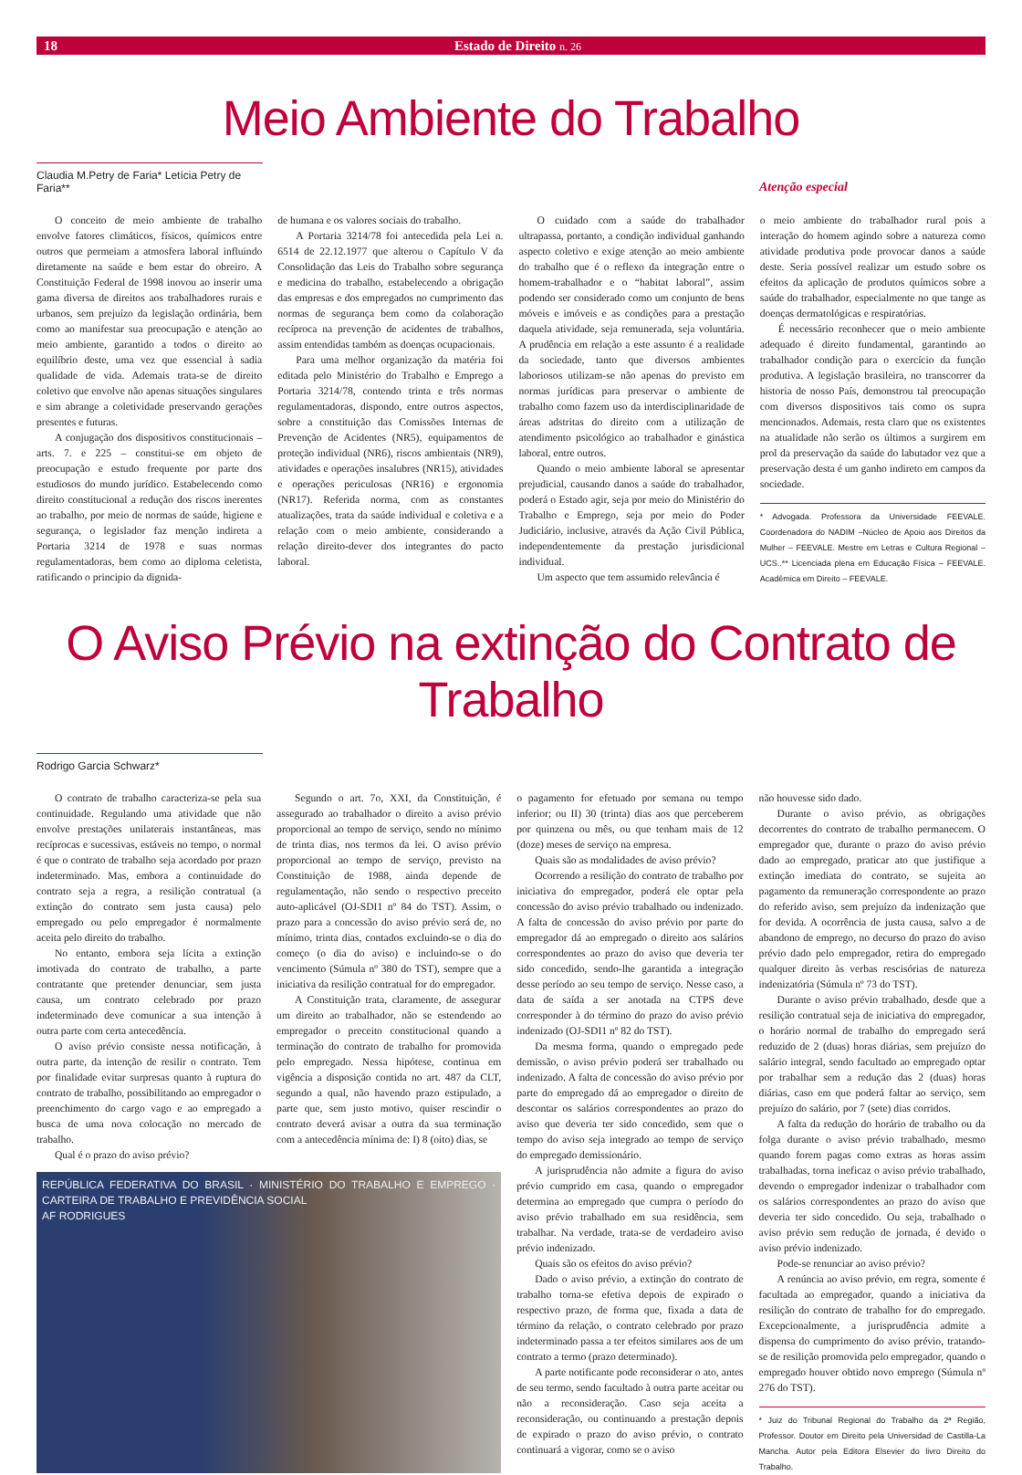18 Estado de Direito n. 26
Meio Ambiente do Trabalho
Claudia M.Petry de Faria* Letícia Petry de Faria**
Atenção especial
O conceito de meio ambiente de trabalho envolve fatores climáticos, físicos, químicos entre outros que permeiam a atmosfera laboral influindo diretamente na saúde e bem estar do obreiro. A Constituição Federal de 1998 inovou ao inserir uma gama diversa de direitos aos trabalhadores rurais e urbanos, sem prejuízo da legislação ordinária, bem como ao manifestar sua preocupação e atenção ao meio ambiente, garantido a todos o direito ao equilíbrio deste, uma vez que essencial à sadia qualidade de vida. Ademais trata-se de direito coletivo que envolve não apenas situações singulares e sim abrange a coletividade preservando gerações presentes e futuras.
A conjugação dos dispositivos constitucionais – arts. 7. e 225 – constitui-se em objeto de preocupação e estudo frequente por parte dos estudiosos do mundo jurídico. Estabelecendo como direito constitucional a redução dos riscos inerentes ao trabalho, por meio de normas de saúde, higiene e segurança, o legislador faz menção indireta a Portaria 3214 de 1978 e suas normas regulamentadoras, bem como ao diploma celetista, ratificando o principio da dignida-
de humana e os valores sociais do trabalho.
A Portaria 3214/78 foi antecedida pela Lei n. 6514 de 22.12.1977 que alterou o Capítulo V da Consolidação das Leis do Trabalho sobre segurança e medicina do trabalho, estabelecendo a obrigação das empresas e dos empregados no cumprimento das normas de segurança bem como da colaboração recíproca na prevenção de acidentes de trabalhos, assim entendidas também as doenças ocupacionais.
Para uma melhor organização da matéria foi editada pelo Ministério do Trabalho e Emprego a Portaria 3214/78, contendo trinta e três normas regulamentadoras, dispondo, entre outros aspectos, sobre a constituição das Comissões Internas de Prevenção de Acidentes (NR5), equipamentos de proteção individual (NR6), riscos ambientais (NR9), atividades e operações insalubres (NR15), atividades e operações periculosas (NR16) e ergonomia (NR17). Referida norma, com as constantes atualizações, trata da saúde individual e coletiva e a relação com o meio ambiente, considerando a relação direito-dever dos integrantes do pacto laboral.
O cuidado com a saúde do trabalhador ultrapassa, portanto, a condição individual ganhando aspecto coletivo e exige atenção ao meio ambiente do trabalho que é o reflexo da integração entre o homem-trabalhador e o “habitat laboral”, assim podendo ser considerado como um conjunto de bens móveis e imóveis e as condições para a prestação daquela atividade, seja remunerada, seja voluntária. A prudência em relação a este assunto é a realidade da sociedade, tanto que diversos ambientes laboriosos utilizam-se não apenas do previsto em normas jurídicas para preservar o ambiente de trabalho como fazem uso da interdisciplinaridade de áreas adstritas do direito com a utilização de atendimento psicológico ao trabalhador e ginástica laboral, entre outros.
Quando o meio ambiente laboral se apresentar prejudicial, causando danos a saúde do trabalhador, poderá o Estado agir, seja por meio do Ministério do Trabalho e Emprego, seja por meio do Poder Judiciário, inclusive, através da Ação Civil Pública, independentemente da prestação jurisdicional individual.
Um aspecto que tem assumido relevância é
o meio ambiente do trabalhador rural pois a interação do homem agindo sobre a natureza como atividade produtiva pode provocar danos a saúde deste. Seria possível realizar um estudo sobre os efeitos da aplicação de produtos químicos sobre a saúde do trabalhador, especialmente no que tange as doenças dermatológicas e respiratórias.
É necessário reconhecer que o meio ambiente adequado é direito fundamental, garantindo ao trabalhador condição para o exercício da função produtiva. A legislação brasileira, no transcorrer da historia de nosso País, demonstrou tal preocupação com diversos dispositivos tais como os supra mencionados. Ademais, resta claro que os existentes na atualidade não serão os últimos a surgirem em prol da preservação da saúde do labutador vez que a preservação desta é um ganho indireto em campos da sociedade.
* Advogada. Professora da Universidade FEEVALE. Coordenadora do NADIM –Núcleo de Apoio aos Direitos da Mulher – FEEVALE. Mestre em Letras e Cultura Regional – UCS..** Licenciada plena em Educação Física – FEEVALE. Acadêmica em Direito – FEEVALE.
O Aviso Prévio na extinção do Contrato de Trabalho
Rodrigo Garcia Schwarz*
O contrato de trabalho caracteriza-se pela sua continuidade. Regulando uma atividade que não envolve prestações unilaterais instantâneas, mas recíprocas e sucessivas, estáveis no tempo, o normal é que o contrato de trabalho seja acordado por prazo indeterminado. Mas, embora a continuidade do contrato seja a regra, a resilição contratual (a extinção do contrato sem justa causa) pelo empregado ou pelo empregador é normalmente aceita pelo direito do trabalho.
No entanto, embora seja lícita a extinção imotivada do contrato de trabalho, a parte contratante que pretender denunciar, sem justa causa, um contrato celebrado por prazo indeterminado deve comunicar a sua intenção à outra parte com certa antecedência.
O aviso prévio consiste nessa notificação, à outra parte, da intenção de resilir o contrato. Tem por finalidade evitar surpresas quanto à ruptura do contrato de trabalho, possibilitando ao empregador o preenchimento do cargo vago e ao empregado a busca de uma nova colocação no mercado de trabalho.
Qual é o prazo do aviso prévio?
Segundo o art. 7o, XXI, da Constituição, é assegurado ao trabalhador o direito a aviso prévio proporcional ao tempo de serviço, sendo no mínimo de trinta dias, nos termos da lei. O aviso prévio proporcional ao tempo de serviço, previsto na Constituição de 1988, ainda depende de regulamentação, não sendo o respectivo preceito auto-aplicável (OJ-SDI1 nº 84 do TST). Assim, o prazo para a concessão do aviso prévio será de, no mínimo, trinta dias, contados excluindo-se o dia do começo (o dia do aviso) e incluindo-se o do vencimento (Súmula nº 380 do TST), sempre que a iniciativa da resilição contratual for do empregador.
A Constituição trata, claramente, de assegurar um direito ao trabalhador, não se estendendo ao empregador o preceito constitucional quando a terminação do contrato de trabalho for promovida pelo empregado. Nessa hipótese, continua em vigência a disposição contida no art. 487 da CLT, segundo a qual, não havendo prazo estipulado, a parte que, sem justo motivo, quiser rescindir o contrato deverá avisar a outra da sua terminação com a antecedência mínima de: I) 8 (oito) dias, se
REPÚBLICA FEDERATIVA DO BRASIL · MINISTÉRIO DO TRABALHO E EMPREGO · CARTEIRA DE TRABALHO E PREVIDÊNCIA SOCIAL
AF RODRIGUES
o pagamento for efetuado por semana ou tempo inferior; ou II) 30 (trinta) dias aos que perceberem por quinzena ou mês, ou que tenham mais de 12 (doze) meses de serviço na empresa.
Quais são as modalidades de aviso prévio?
Ocorrendo a resilição do contrato de trabalho por iniciativa do empregador, poderá ele optar pela concessão do aviso prévio trabalhado ou indenizado. A falta de concessão do aviso prévio por parte do empregador dá ao empregado o direito aos salários correspondentes ao prazo do aviso que deveria ter sido concedido, sendo-lhe garantida a integração desse período ao seu tempo de serviço. Nesse caso, a data de saída a ser anotada na CTPS deve corresponder à do término do prazo do aviso prévio indenizado (OJ-SDI1 nº 82 do TST).
Da mesma forma, quando o empregado pede demissão, o aviso prévio poderá ser trabalhado ou indenizado. A falta de concessão do aviso prévio por parte do empregado dá ao empregador o direito de descontar os salários correspondentes ao prazo do aviso que deveria ter sido concedido, sem que o tempo do aviso seja integrado ao tempo de serviço do empregado demissionário.
A jurisprudência não admite a figura do aviso prévio cumprido em casa, quando o empregador determina ao empregado que cumpra o período do aviso prévio trabalhado em sua residência, sem trabalhar. Na verdade, trata-se de verdadeiro aviso prévio indenizado.
Quais são os efeitos do aviso prévio?
Dado o aviso prévio, a extinção do contrato de trabalho torna-se efetiva depois de expirado o respectivo prazo, de forma que, fixada a data de término da relação, o contrato celebrado por prazo indeterminado passa a ter efeitos similares aos de um contrato a termo (prazo determinado).
A parte notificante pode reconsiderar o ato, antes de seu termo, sendo facultado à outra parte aceitar ou não a reconsideração. Caso seja aceita a reconsideração, ou continuando a prestação depois de expirado o prazo do aviso prévio, o contrato continuará a vigorar, como se o aviso
não houvesse sido dado.
Durante o aviso prévio, as obrigações decorrentes do contrato de trabalho permanecem. O empregador que, durante o prazo do aviso prévio dado ao empregado, praticar ato que justifique a extinção imediata do contrato, se sujeita ao pagamento da remuneração correspondente ao prazo do referido aviso, sem prejuízo da indenização que for devida. A ocorrência de justa causa, salvo a de abandono de emprego, no decurso do prazo do aviso prévio dado pelo empregador, retira do empregado qualquer direito às verbas rescisórias de natureza indenizatória (Súmula nº 73 do TST).
Durante o aviso prévio trabalhado, desde que a resilição contratual seja de iniciativa do empregador, o horário normal de trabalho do empregado será reduzido de 2 (duas) horas diárias, sem prejuízo do salário integral, sendo facultado ao empregado optar por trabalhar sem a redução das 2 (duas) horas diárias, caso em que poderá faltar ao serviço, sem prejuízo do salário, por 7 (sete) dias corridos.
A falta da redução do horário de trabalho ou da folga durante o aviso prévio trabalhado, mesmo quando forem pagas como extras as horas assim trabalhadas, torna ineficaz o aviso prévio trabalhado, devendo o empregador indenizar o trabalhador com os salários correspondentes ao prazo do aviso que deveria ter sido concedido. Ou seja, trabalhado o aviso prévio sem redução de jornada, é devido o aviso prévio indenizado.
Pode-se renunciar ao aviso prévio?
A renúncia ao aviso prévio, em regra, somente é facultada ao empregador, quando a iniciativa da resilição do contrato de trabalho for do empregado. Excepcionalmente, a jurisprudência admite a dispensa do cumprimento do aviso prévio, tratando-se de resilição promovida pelo empregador, quando o empregado houver obtido novo emprego (Súmula nº 276 do TST).
* Juiz do Tribunal Regional do Trabalho da 2ª Região, Professor. Doutor em Direito pela Universidad de Castilla-La Mancha. Autor pela Editora Elsevier do livro Direito do Trabalho.